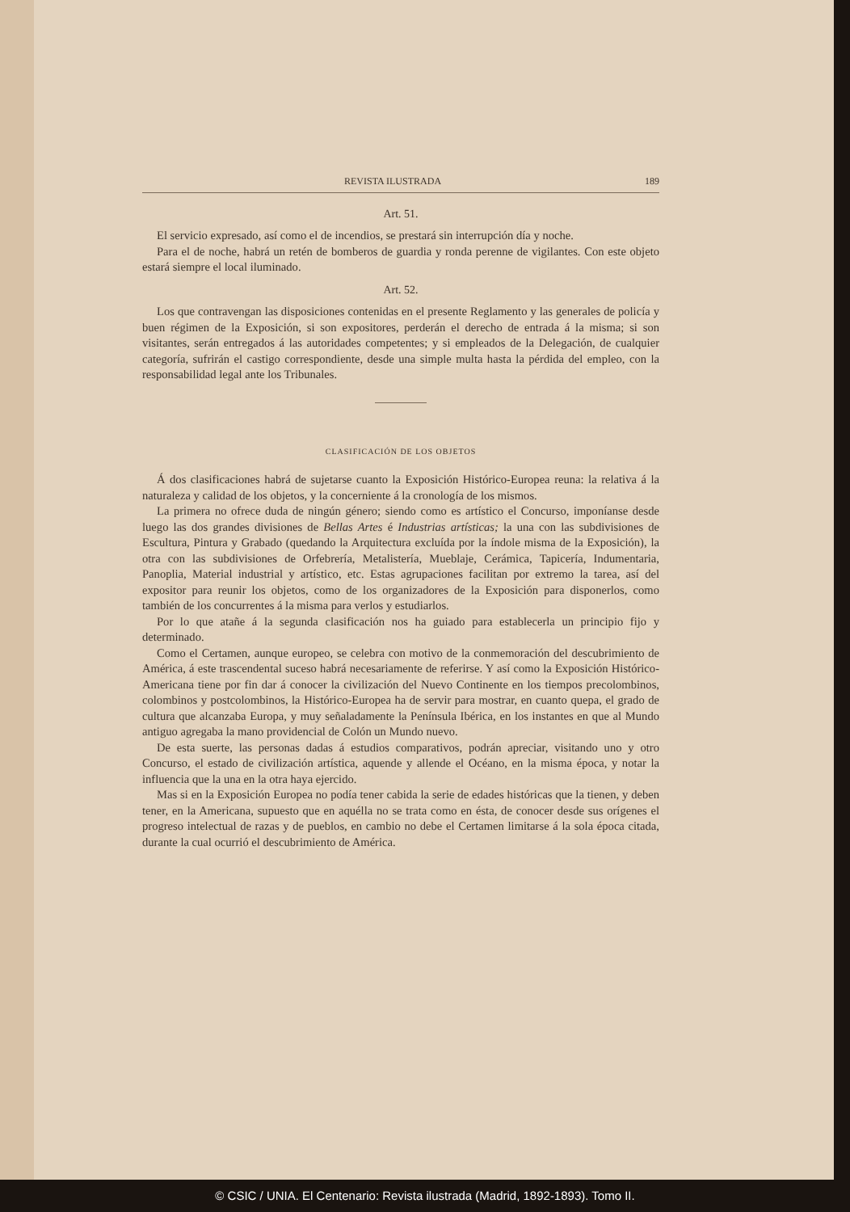REVISTA ILUSTRADA 189
Art. 51.
El servicio expresado, así como el de incendios, se prestará sin interrupción día y noche.
Para el de noche, habrá un retén de bomberos de guardia y ronda perenne de vigilantes. Con este objeto estará siempre el local iluminado.
Art. 52.
Los que contravengan las disposiciones contenidas en el presente Reglamento y las generales de policía y buen régimen de la Exposición, si son expositores, perderán el derecho de entrada á la misma; si son visitantes, serán entregados á las autoridades competentes; y si empleados de la Delegación, de cualquier categoría, sufrirán el castigo correspondiente, desde una simple multa hasta la pérdida del empleo, con la responsabilidad legal ante los Tribunales.
CLASIFICACIÓN DE LOS OBJETOS
Á dos clasificaciones habrá de sujetarse cuanto la Exposición Histórico-Europea reuna: la relativa á la naturaleza y calidad de los objetos, y la concerniente á la cronología de los mismos.
La primera no ofrece duda de ningún género; siendo como es artístico el Concurso, imponíanse desde luego las dos grandes divisiones de Bellas Artes é Industrias artísticas; la una con las subdivisiones de Escultura, Pintura y Grabado (quedando la Arquitectura excluída por la índole misma de la Exposición), la otra con las subdivisiones de Orfebrería, Metalistería, Mueblaje, Cerámica, Tapicería, Indumentaria, Panoplia, Material industrial y artístico, etc. Estas agrupaciones facilitan por extremo la tarea, así del expositor para reunir los objetos, como de los organizadores de la Exposición para disponerlos, como también de los concurrentes á la misma para verlos y estudiarlos.
Por lo que atañe á la segunda clasificación nos ha guiado para establecerla un principio fijo y determinado.
Como el Certamen, aunque europeo, se celebra con motivo de la conmemoración del descubrimiento de América, á este trascendental suceso habrá necesariamente de referirse. Y así como la Exposición Histórico-Americana tiene por fin dar á conocer la civilización del Nuevo Continente en los tiempos precolombinos, colombinos y postcolombinos, la Histórico-Europea ha de servir para mostrar, en cuanto quepa, el grado de cultura que alcanzaba Europa, y muy señaladamente la Península Ibérica, en los instantes en que al Mundo antiguo agregaba la mano providencial de Colón un Mundo nuevo.
De esta suerte, las personas dadas á estudios comparativos, podrán apreciar, visitando uno y otro Concurso, el estado de civilización artística, aquende y allende el Océano, en la misma época, y notar la influencia que la una en la otra haya ejercido.
Mas si en la Exposición Europea no podía tener cabida la serie de edades históricas que la tienen, y deben tener, en la Americana, supuesto que en aquélla no se trata como en ésta, de conocer desde sus orígenes el progreso intelectual de razas y de pueblos, en cambio no debe el Certamen limitarse á la sola época citada, durante la cual ocurrió el descubrimiento de América.
© CSIC / UNIA. El Centenario: Revista ilustrada (Madrid, 1892-1893). Tomo II.